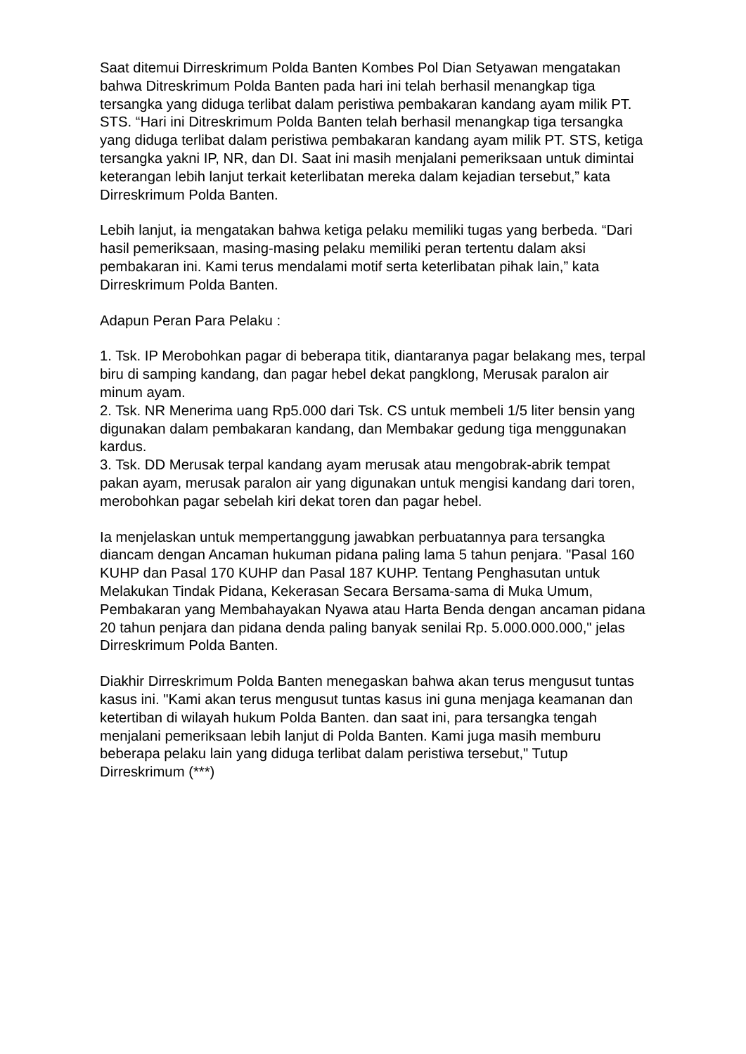Saat ditemui Dirreskrimum Polda Banten Kombes Pol Dian Setyawan mengatakan bahwa Ditreskrimum Polda Banten pada hari ini telah berhasil menangkap tiga tersangka yang diduga terlibat dalam peristiwa pembakaran kandang ayam milik PT. STS. “Hari ini Ditreskrimum Polda Banten telah berhasil menangkap tiga tersangka yang diduga terlibat dalam peristiwa pembakaran kandang ayam milik PT. STS, ketiga tersangka yakni IP, NR, dan DI. Saat ini masih menjalani pemeriksaan untuk dimintai keterangan lebih lanjut terkait keterlibatan mereka dalam kejadian tersebut,” kata Dirreskrimum Polda Banten.
Lebih lanjut, ia mengatakan bahwa ketiga pelaku memiliki tugas yang berbeda. “Dari hasil pemeriksaan, masing-masing pelaku memiliki peran tertentu dalam aksi pembakaran ini. Kami terus mendalami motif serta keterlibatan pihak lain,” kata Dirreskrimum Polda Banten.
Adapun Peran Para Pelaku :
1. Tsk. IP Merobohkan pagar di beberapa titik, diantaranya pagar belakang mes, terpal biru di samping kandang, dan pagar hebel dekat pangklong, Merusak paralon air minum ayam.
2. Tsk. NR Menerima uang Rp5.000 dari Tsk. CS untuk membeli 1/5 liter bensin yang digunakan dalam pembakaran kandang, dan Membakar gedung tiga menggunakan kardus.
3. Tsk. DD Merusak terpal kandang ayam merusak atau mengobrak-abrik tempat pakan ayam, merusak paralon air yang digunakan untuk mengisi kandang dari toren, merobohkan pagar sebelah kiri dekat toren dan pagar hebel.
Ia menjelaskan untuk mempertanggung jawabkan perbuatannya para tersangka diancam dengan Ancaman hukuman pidana paling lama 5 tahun penjara. "Pasal 160 KUHP dan Pasal 170 KUHP dan Pasal 187 KUHP. Tentang Penghasutan untuk Melakukan Tindak Pidana, Kekerasan Secara Bersama-sama di Muka Umum, Pembakaran yang Membahayakan Nyawa atau Harta Benda dengan ancaman pidana 20 tahun penjara dan pidana denda paling banyak senilai Rp. 5.000.000.000," jelas Dirreskrimum Polda Banten.
Diakhir Dirreskrimum Polda Banten menegaskan bahwa akan terus mengusut tuntas kasus ini. "Kami akan terus mengusut tuntas kasus ini guna menjaga keamanan dan ketertiban di wilayah hukum Polda Banten. dan saat ini, para tersangka tengah menjalani pemeriksaan lebih lanjut di Polda Banten. Kami juga masih memburu beberapa pelaku lain yang diduga terlibat dalam peristiwa tersebut," Tutup Dirreskrimum (***)